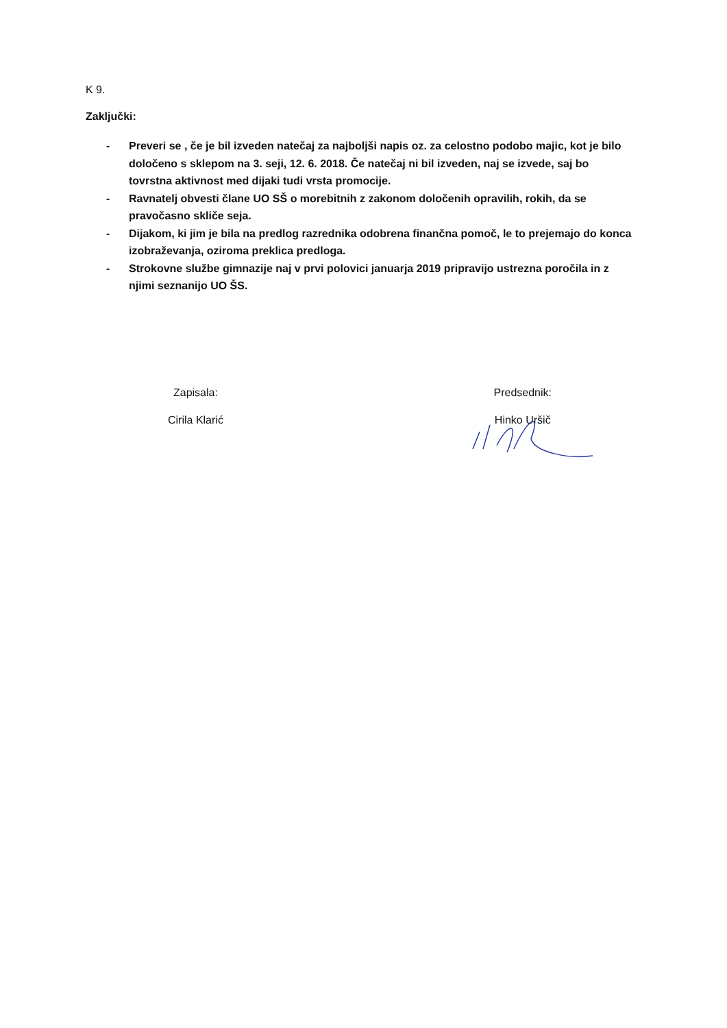K 9.
Zaključki:
- Preveri se , če je bil izveden natečaj za najboljši napis oz. za celostno podobo majic, kot je bilo določeno s sklepom na 3. seji, 12. 6. 2018. Če natečaj ni bil izveden, naj se izvede, saj bo tovrstna aktivnost med dijaki tudi vrsta promocije.
- Ravnatelj obvesti člane UO SŠ o morebitnih z zakonom določenih opravilih, rokih, da se pravočasno skliče seja.
- Dijakom, ki jim je bila na predlog razrednika odobrena finančna pomoč, le to prejemajo do konca izobraževanja, oziroma preklica predloga.
- Strokovne službe gimnazije naj v prvi polovici januarja 2019 pripravijo ustrezna poročila in z njimi seznanijo UO ŠS.
Zapisala:
Cirila Klarić
Predsednik:
Hinko Uršič